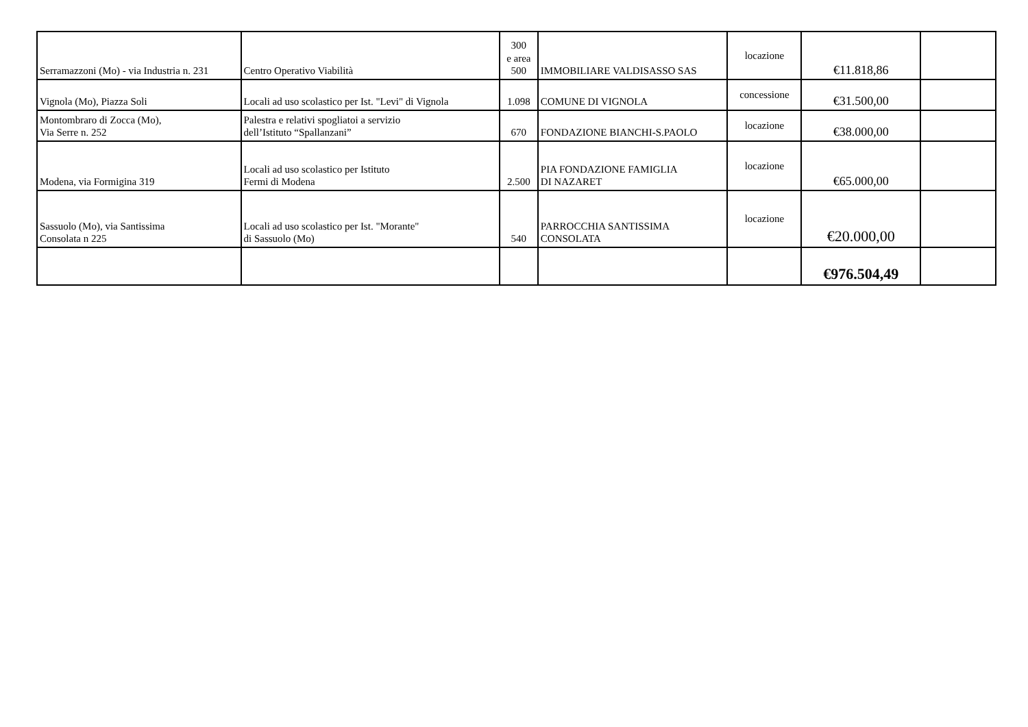| Serramazzoni (Mo) - via Industria n. 231 | Centro Operativo Viabilità | 300 e area 500 | IMMOBILIARE VALDISASSO SAS | locazione | €11.818,86 | |
| Vignola (Mo), Piazza Soli | Locali ad uso scolastico per Ist. "Levi" di Vignola | 1.098 | COMUNE DI VIGNOLA | concessione | €31.500,00 | |
| Montombraro di Zocca (Mo), Via Serre n. 252 | Palestra e relativi spogliatoi a servizio dell’Istituto “Spallanzani” | 670 | FONDAZIONE BIANCHI-S.PAOLO | locazione | €38.000,00 | |
| Modena, via Formigina 319 | Locali ad uso scolastico per Istituto Fermi di Modena | 2.500 | PIA FONDAZIONE FAMIGLIA DI NAZARET | locazione | €65.000,00 | |
| Sassuolo (Mo), via Santissima Consolata n 225 | Locali ad uso scolastico per Ist. "Morante" di Sassuolo (Mo) | 540 | PARROCCHIA SANTISSIMA CONSOLATA | locazione | €20.000,00 | |
| | | | | | €976.504,49 | |